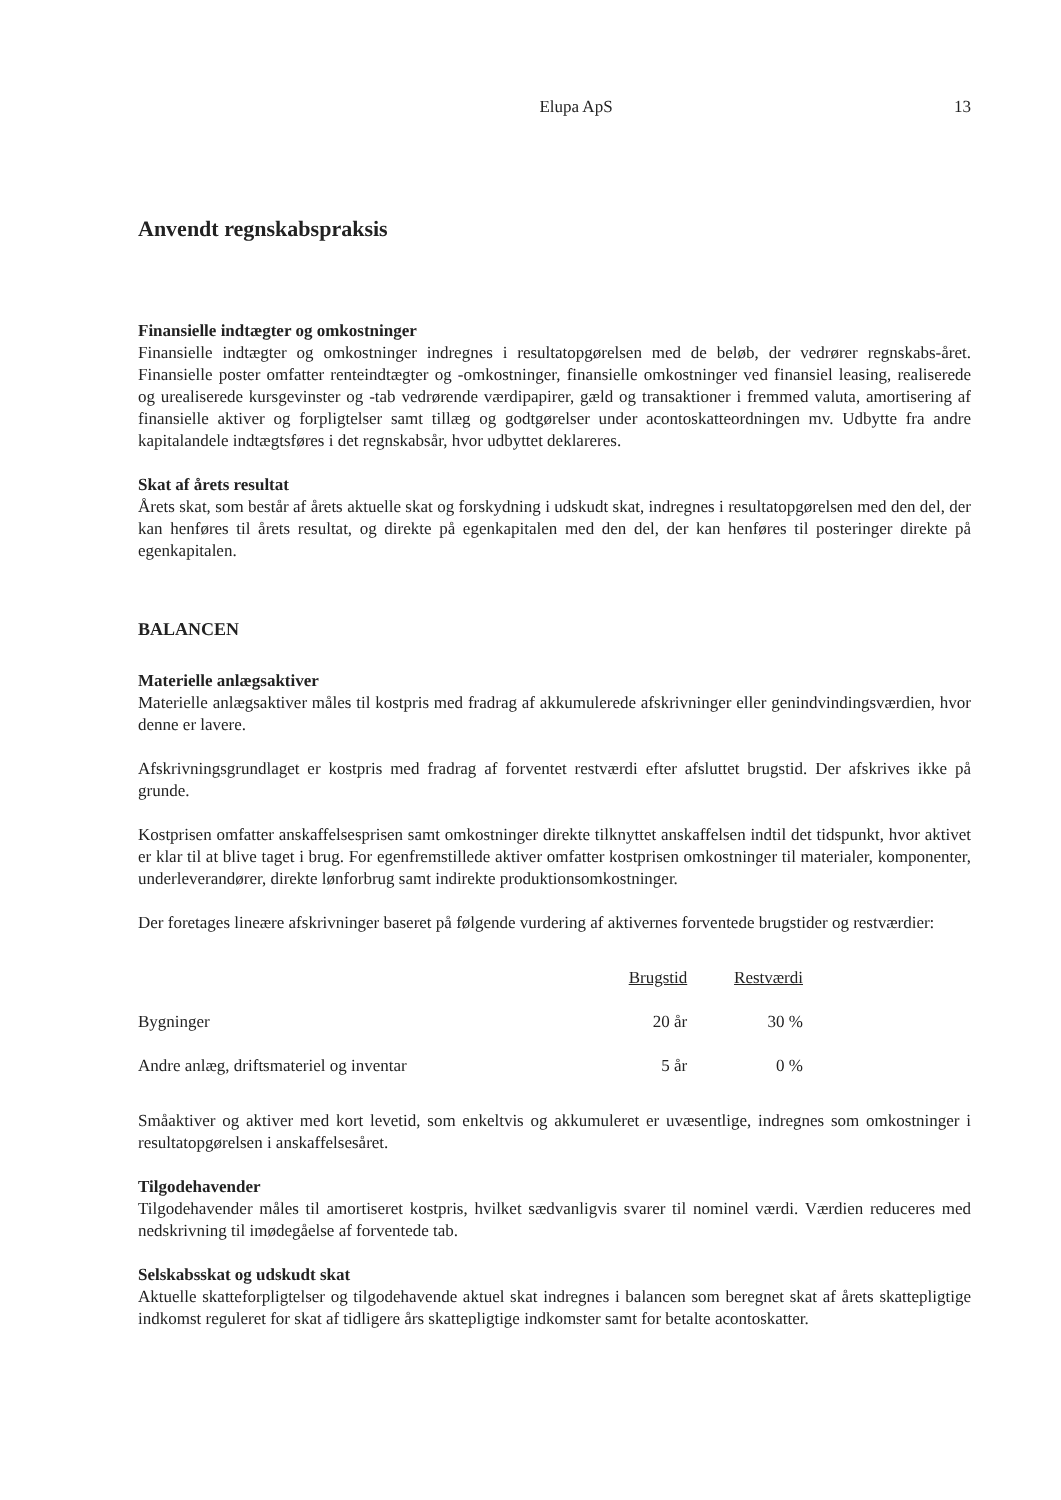Elupa ApS 13
Anvendt regnskabspraksis
Finansielle indtægter og omkostninger
Finansielle indtægter og omkostninger indregnes i resultatopgørelsen med de beløb, der vedrører regnskabs-året. Finansielle poster omfatter renteindtægter og -omkostninger, finansielle omkostninger ved finansiel leasing, realiserede og urealiserede kursgevinster og -tab vedrørende værdipapirer, gæld og transaktioner i fremmed valuta, amortisering af finansielle aktiver og forpligtelser samt tillæg og godtgørelser under acontoskatteordningen mv. Udbytte fra andre kapitalandele indtægtsføres i det regnskabsår, hvor udbyttet deklareres.
Skat af årets resultat
Årets skat, som består af årets aktuelle skat og forskydning i udskudt skat, indregnes i resultatopgørelsen med den del, der kan henføres til årets resultat, og direkte på egenkapitalen med den del, der kan henføres til posteringer direkte på egenkapitalen.
BALANCEN
Materielle anlægsaktiver
Materielle anlægsaktiver måles til kostpris med fradrag af akkumulerede afskrivninger eller genindvindingsværdien, hvor denne er lavere.
Afskrivningsgrundlaget er kostpris med fradrag af forventet restværdi efter afsluttet brugstid. Der afskrives ikke på grunde.
Kostprisen omfatter anskaffelsesprisen samt omkostninger direkte tilknyttet anskaffelsen indtil det tidspunkt, hvor aktivet er klar til at blive taget i brug. For egenfremstillede aktiver omfatter kostprisen omkostninger til materialer, komponenter, underleverandører, direkte lønforbrug samt indirekte produktionsomkostninger.
Der foretages lineære afskrivninger baseret på følgende vurdering af aktivernes forventede brugstider og restværdier:
| | Brugstid | Restværdi |
| --- | --- | --- |
| Bygninger | 20 år | 30 % |
| Andre anlæg, driftsmateriel og inventar | 5 år | 0 % |
Småaktiver og aktiver med kort levetid, som enkeltvis og akkumuleret er uvæsentlige, indregnes som omkostninger i resultatopgørelsen i anskaffelsesåret.
Tilgodehavender
Tilgodehavender måles til amortiseret kostpris, hvilket sædvanligvis svarer til nominel værdi. Værdien reduceres med nedskrivning til imødegåelse af forventede tab.
Selskabsskat og udskudt skat
Aktuelle skatteforpligtelser og tilgodehavende aktuel skat indregnes i balancen som beregnet skat af årets skattepligtige indkomst reguleret for skat af tidligere års skattepligtige indkomster samt for betalte acontoskatter.